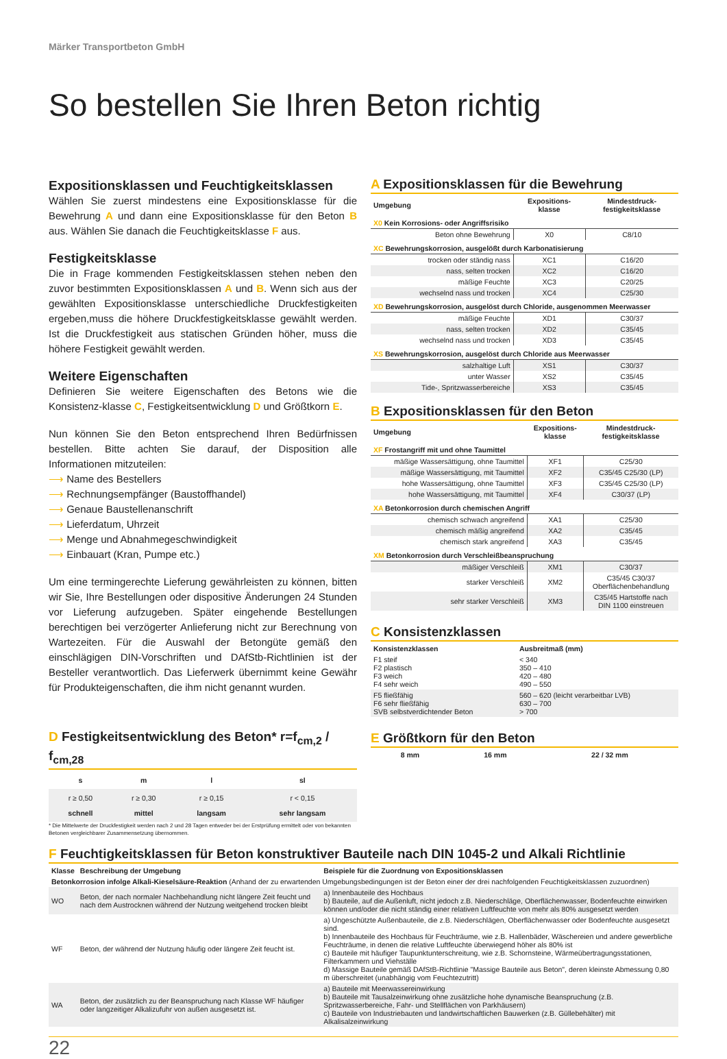Märker Transportbeton GmbH
So bestellen Sie Ihren Beton richtig
Expositionsklassen und Feuchtigkeitsklassen
Wählen Sie zuerst mindestens eine Expositionsklasse für die Bewehrung A und dann eine Expositionsklasse für den Beton B aus. Wählen Sie danach die Feuchtigkeitsklasse F aus.
Festigkeitsklasse
Die in Frage kommenden Festigkeitsklassen stehen neben den zuvor bestimmten Expositionsklassen A und B. Wenn sich aus der gewählten Expositionsklasse unterschiedliche Druckfestigkeiten ergeben,muss die höhere Druckfestigkeitsklasse gewählt werden. Ist die Druckfestigkeit aus statischen Gründen höher, muss die höhere Festigkeit gewählt werden.
Weitere Eigenschaften
Definieren Sie weitere Eigenschaften des Betons wie die Konsistenz-klasse C, Festigkeitsentwicklung D und Größtkorn E.
Nun können Sie den Beton entsprechend Ihren Bedürfnissen bestellen. Bitte achten Sie darauf, der Disposition alle Informationen mitzuteilen:
⟶ Name des Bestellers
⟶ Rechnungsempfänger (Baustoffhandel)
⟶ Genaue Baustellenanschrift
⟶ Lieferdatum, Uhrzeit
⟶ Menge und Abnahmegeschwindigkeit
⟶ Einbauart (Kran, Pumpe etc.)
Um eine termingerechte Lieferung gewährleisten zu können, bitten wir Sie, Ihre Bestellungen oder dispositive Änderungen 24 Stunden vor Lieferung aufzugeben. Später eingehende Bestellungen berechtigen bei verzögerter Anlieferung nicht zur Berechnung von Wartezeiten. Für die Auswahl der Betongüte gemäß den einschlägigen DIN-Vorschriften und DAfStb-Richtlinien ist der Besteller verantwortlich. Das Lieferwerk übernimmt keine Gewähr für Produkteigenschaften, die ihm nicht genannt wurden.
D Festigkeitsentwicklung des Beton* r=f<sub>cm,2</sub> / f<sub>cm,28</sub>
| s | m | l | sl |
| --- | --- | --- | --- |
| r ≥ 0,50 schnell | r ≥ 0,30 mittel | r ≥ 0,15 langsam | r < 0,15 sehr langsam |
* Die Mittelwerte der Druckfestigkeit werden nach 2 und 28 Tagen entweder bei der Erstprüfung ermittelt oder von bekannten Betonen vergleichbarer Zusammensetzung übernommen.
A Expositionsklassen für die Bewehrung
| Umgebung | Expositions- klasse | Mindestdruck- festigkeitsklasse |
| --- | --- | --- |
| X0 Kein Korrosions- oder Angriffsrisiko | | |
| Beton ohne Bewehrung | X0 | C8/10 |
| XC Bewehrungskorrosion, ausgelößt durch Karbonatisierung | | |
| trocken oder ständig nass | XC1 | C16/20 |
| nass, selten trocken | XC2 | C16/20 |
| mäßige Feuchte | XC3 | C20/25 |
| wechselnd nass und trocken | XC4 | C25/30 |
| XD Bewehrungskorrosion, ausgelöst durch Chloride, ausgenommen Meerwasser | | |
| mäßige Feuchte | XD1 | C30/37 |
| nass, selten trocken | XD2 | C35/45 |
| wechselnd nass und trocken | XD3 | C35/45 |
| XS Bewehrungskorrosion, ausgelöst durch Chloride aus Meerwasser | | |
| salzhaltige Luft | XS1 | C30/37 |
| unter Wasser | XS2 | C35/45 |
| Tide-, Spritzwasserbereiche | XS3 | C35/45 |
B Expositionsklassen für den Beton
| Umgebung | Expositions- klasse | Mindestdruck- festigkeitsklasse |
| --- | --- | --- |
| XF Frostangriff mit und ohne Taumittel | | |
| mäßige Wassersättigung, ohne Taumittel | XF1 | C25/30 |
| mäßige Wassersättigung, mit Taumittel | XF2 | C35/45 C25/30 (LP) |
| hohe Wassersättigung, ohne Taumittel | XF3 | C35/45 C25/30 (LP) |
| hohe Wassersättigung, mit Taumittel | XF4 | C30/37 (LP) |
| XA Betonkorrosion durch chemischen Angriff | | |
| chemisch schwach angreifend | XA1 | C25/30 |
| chemisch mäßig angreifend | XA2 | C35/45 |
| chemisch stark angreifend | XA3 | C35/45 |
| XM Betonkorrosion durch Verschleißbeanspruchung | | |
| mäßiger Verschleiß | XM1 | C30/37 |
| starker Verschleiß | XM2 | C35/45 C30/37 Oberflächenbehandlung |
| sehr starker Verschleiß | XM3 | C35/45 Hartstoffe nach DIN 1100 einstreuen |
C Konsistenzklassen
| Konsistenzklassen | Ausbreitmaß (mm) |
| --- | --- |
| F1 steif F2 plastisch F3 weich F4 sehr weich | < 340 350 – 410 420 – 480 490 – 550 |
| F5 fließfähig F6 sehr fließfähig SVB selbstverdichtender Beton | 560 – 620 (leicht verarbeitbar LVB) 630 – 700 > 700 |
E Größtkorn für den Beton
| 8 mm | 16 mm | 22 / 32 mm |
F Feuchtigkeitsklassen für Beton konstruktiver Bauteile nach DIN 1045-2 und Alkali Richtlinie
| Klasse | Beschreibung der Umgebung | Beispiele für die Zuordnung von Expositionsklassen |
| --- | --- | --- |
| Betonkorrosion infolge Alkali-Kieselsäure-Reaktion (Anhand der zu erwartenden Umgebungsbedingungen ist der Beton einer der drei nachfolgenden Feuchtigkeitsklassen zuzuordnen) | | |
| WO | Beton, der nach normaler Nachbehandlung nicht längere Zeit feucht und nach dem Austrocknen während der Nutzung weitgehend trocken bleibt | a) Innenbauteile des Hochbaus b) Bauteile, auf die Außenluft, nicht jedoch z.B. Niederschläge, Oberflächenwasser, Bodenfeuchte einwirken können und/oder die nicht ständig einer relativen Luftfeuchte von mehr als 80% ausgesetzt werden |
| WF | Beton, der während der Nutzung häufig oder längere Zeit feucht ist. | a) Ungeschützte Außenbauteile, die z.B. Niederschlägen, Oberflächenwasser oder Bodenfeuchte ausgesetzt sind. b) Innenbauteile des Hochbaus für Feuchträume, wie z.B. Hallenbäder, Wäschereien und andere gewerbliche Feuchträume, in denen die relative Luftfeuchte überwiegend höher als 80% ist c) Bauteile mit häufiger Taupunktunterschreitung, wie z.B. Schornsteine, Wärmeübertragungsstationen, Filterkammern und Viehställe d) Massige Bauteile gemäß DAfStB-Richtlinie "Massige Bauteile aus Beton", deren kleinste Abmessung 0,80 m überschreitet (unabhängig vom Feuchtezutritt) |
| WA | Beton, der zusätzlich zu der Beanspruchung nach Klasse WF häufiger oder langzeitiger Alkalizufuhr von außen ausgesetzt ist. | a) Bauteile mit Meerwassereinwirkung b) Bauteile mit Tausalzeinwirkung ohne zusätzliche hohe dynamische Beanspruchung (z.B. Spritzwasserbereiche, Fahr- und Stellflächen von Parkhäusern) c) Bauteile von Industriebauten und landwirtschaftlichen Bauwerken (z.B. Güllebehälter) mit Alkalisalzeinwirkung |
22